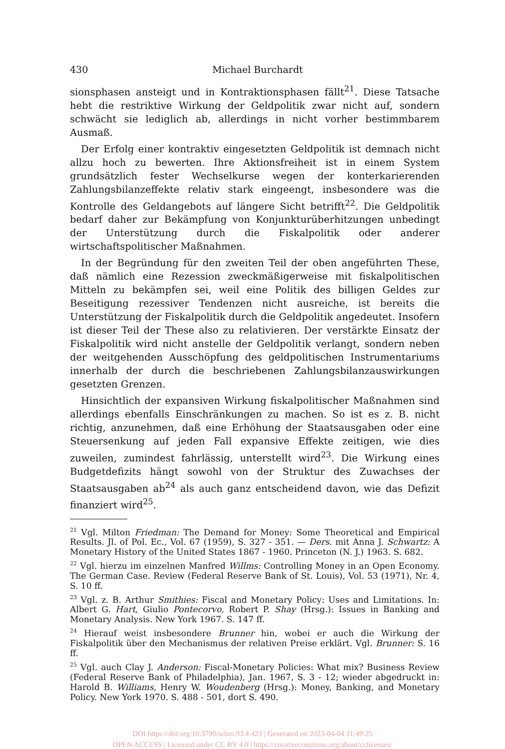430 Michael Burchardt
sionsphasen ansteigt und in Kontraktionsphasen fällt<sup>21</sup>. Diese Tatsache hebt die restriktive Wirkung der Geldpolitik zwar nicht auf, sondern schwächt sie lediglich ab, allerdings in nicht vorher bestimmbarem Ausmaß.
Der Erfolg einer kontraktiv eingesetzten Geldpolitik ist demnach nicht allzu hoch zu bewerten. Ihre Aktionsfreiheit ist in einem System grundsätzlich fester Wechselkurse wegen der konterkarierenden Zahlungsbilanzeffekte relativ stark eingeengt, insbesondere was die Kontrolle des Geldangebots auf längere Sicht betrifft<sup>22</sup>. Die Geldpolitik bedarf daher zur Bekämpfung von Konjunkturüberhitzungen unbedingt der Unterstützung durch die Fiskalpolitik oder anderer wirtschaftspolitischer Maßnahmen.
In der Begründung für den zweiten Teil der oben angeführten These, daß nämlich eine Rezession zweckmäßigerweise mit fiskalpolitischen Mitteln zu bekämpfen sei, weil eine Politik des billigen Geldes zur Beseitigung rezessiver Tendenzen nicht ausreiche, ist bereits die Unterstützung der Fiskalpolitik durch die Geldpolitik angedeutet. Insofern ist dieser Teil der These also zu relativieren. Der verstärkte Einsatz der Fiskalpolitik wird nicht anstelle der Geldpolitik verlangt, sondern neben der weitgehenden Ausschöpfung des geldpolitischen Instrumentariums innerhalb der durch die beschriebenen Zahlungsbilanzauswirkungen gesetzten Grenzen.
Hinsichtlich der expansiven Wirkung fiskalpolitischer Maßnahmen sind allerdings ebenfalls Einschränkungen zu machen. So ist es z. B. nicht richtig, anzunehmen, daß eine Erhöhung der Staatsausgaben oder eine Steuersenkung auf jeden Fall expansive Effekte zeitigen, wie dies zuweilen, zumindest fahrlässig, unterstellt wird<sup>23</sup>. Die Wirkung eines Budgetdefizits hängt sowohl von der Struktur des Zuwachses der Staatsausgaben ab<sup>24</sup> als auch ganz entscheidend davon, wie das Defizit finanziert wird<sup>25</sup>.
<sup>21</sup> Vgl. Milton Friedman: The Demand for Money: Some Theoretical and Empirical Results. Jl. of Pol. Ec., Vol. 67 (1959), S. 327 - 351. — Ders. mit Anna J. Schwartz: A Monetary History of the United States 1867 - 1960. Princeton (N. J.) 1963. S. 682.
<sup>22</sup> Vgl. hierzu im einzelnen Manfred Willms: Controlling Money in an Open Economy. The German Case. Review (Federal Reserve Bank of St. Louis), Vol. 53 (1971), Nr. 4, S. 10 ff.
<sup>23</sup> Vgl. z. B. Arthur Smithies: Fiscal and Monetary Policy: Uses and Limitations. In: Albert G. Hart, Giulio Pontecorvo, Robert P. Shay (Hrsg.): Issues in Banking and Monetary Analysis. New York 1967. S. 147 ff.
<sup>24</sup> Hierauf weist insbesondere Brunner hin, wobei er auch die Wirkung der Fiskalpolitik über den Mechanismus der relativen Preise erklärt. Vgl. Brunner: S. 16 ff.
<sup>25</sup> Vgl. auch Clay J. Anderson: Fiscal-Monetary Policies: What mix? Business Review (Federal Reserve Bank of Philadelphia), Jan. 1967, S. 3 - 12; wieder abgedruckt in: Harold B. Williams, Henry W. Woudenberg (Hrsg.): Money, Banking, and Monetary Policy. New York 1970. S. 488 - 501, dort S. 490.
DOI https://doi.org/10.3790/schm.93.4.423 | Generated on 2023-04-04 11:49:25
OPEN ACCESS | Licensed under CC BY 4.0 | https://creativecommons.org/about/cclicenses/